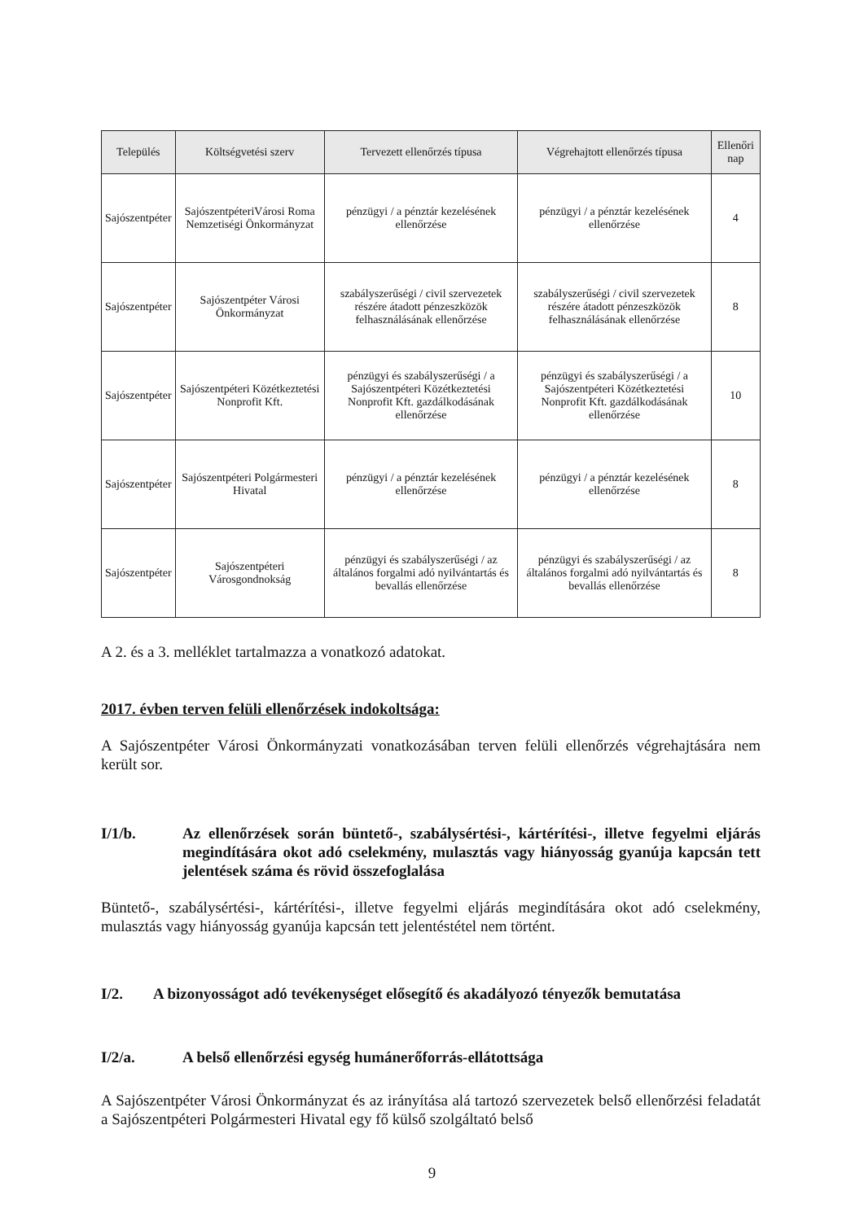| Település | Költségvetési szerv | Tervezett ellenőrzés típusa | Végrehajtott ellenőrzés típusa | Ellenőri nap |
| --- | --- | --- | --- | --- |
| Sajószentpéter | SajószentpéteriVárosi Roma Nemzetiségi Önkormányzat | pénzügyi / a pénztár kezelésének ellenőrzése | pénzügyi / a pénztár kezelésének ellenőrzése | 4 |
| Sajószentpéter | Sajószentpéter Városi Önkormányzat | szabályszerűségi / civil szervezetek részére átadott pénzeszközök felhasználásának ellenőrzése | szabályszerűségi / civil szervezetek részére átadott pénzeszközök felhasználásának ellenőrzése | 8 |
| Sajószentpéter | Sajószentpéteri Közétkeztetési Nonprofit Kft. | pénzügyi és szabályszerűségi / a Sajószentpéteri Közétkeztetési Nonprofit Kft. gazdálkodásának ellenőrzése | pénzügyi és szabályszerűségi / a Sajószentpéteri Közétkeztetési Nonprofit Kft. gazdálkodásának ellenőrzése | 10 |
| Sajószentpéter | Sajószentpéteri Polgármesteri Hivatal | pénzügyi / a pénztár kezelésének ellenőrzése | pénzügyi / a pénztár kezelésének ellenőrzése | 8 |
| Sajószentpéter | Sajószentpéteri Városgondnokság | pénzügyi és szabályszerűségi / az általános forgalmi adó nyilvántartás és bevallás ellenőrzése | pénzügyi és szabályszerűségi / az általános forgalmi adó nyilvántartás és bevallás ellenőrzése | 8 |
A 2. és a 3. melléklet tartalmazza a vonatkozó adatokat.
2017. évben terven felüli ellenőrzések indokoltsága:
A Sajószentpéter Városi Önkormányzati vonatkozásában terven felüli ellenőrzés végrehajtására nem került sor.
I/1/b. Az ellenőrzések során büntető-, szabálysértési-, kártérítési-, illetve fegyelmi eljárás megindítására okot adó cselekmény, mulasztás vagy hiányosság gyanúja kapcsán tett jelentések száma és rövid összefoglalása
Büntető-, szabálysértési-, kártérítési-, illetve fegyelmi eljárás megindítására okot adó cselekmény, mulasztás vagy hiányosság gyanúja kapcsán tett jelentéstétel nem történt.
I/2. A bizonyosságot adó tevékenységet elősegítő és akadályozó tényezők bemutatása
I/2/a. A belső ellenőrzési egység humánerőforrás-ellátottsága
A Sajószentpéter Városi Önkormányzat és az irányítása alá tartozó szervezetek belső ellenőrzési feladatát a Sajószentpéteri Polgármesteri Hivatal egy fő külső szolgáltató belső
9